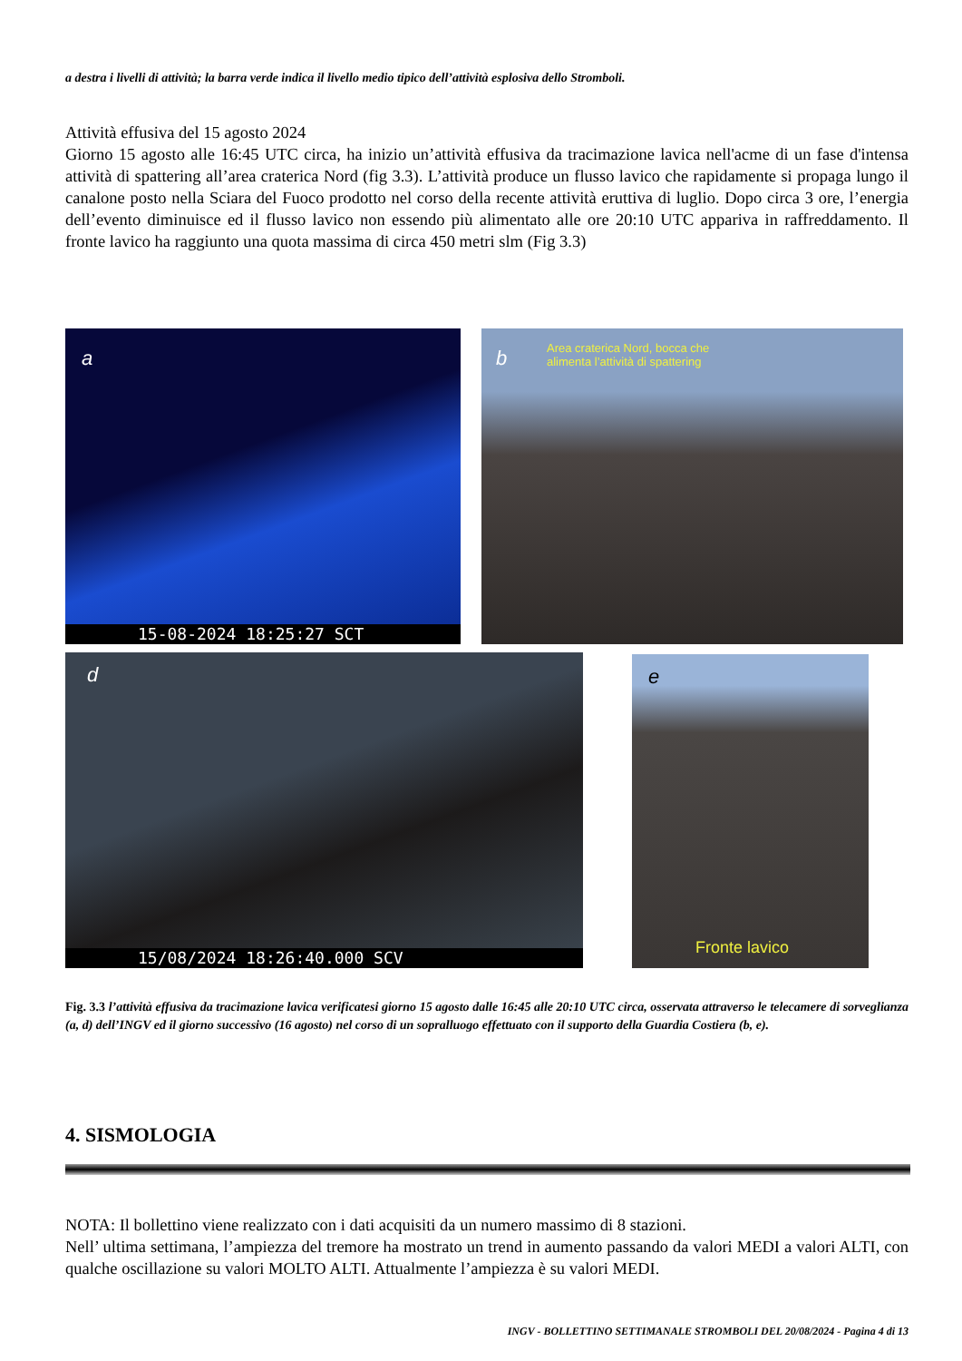a destra i livelli di attività; la barra verde indica il livello medio tipico dell’attività esplosiva dello Stromboli.
Attività effusiva del 15 agosto 2024
Giorno 15 agosto alle 16:45 UTC circa, ha inizio un’attività effusiva da tracimazione lavica nell'acme di un fase d'intensa attività di spattering all’area craterica Nord (fig 3.3). L’attività produce un flusso lavico che rapidamente si propaga lungo il canalone posto nella Sciara del Fuoco prodotto nel corso della recente attività eruttiva di luglio. Dopo circa 3 ore, l’energia dell’evento diminuisce ed il flusso lavico non essendo più alimentato alle ore 20:10 UTC appariva in raffreddamento. Il fronte lavico ha raggiunto una quota massima di circa 450 metri slm (Fig 3.3)
a
15-08-2024 18:25:27 SCT
b
Area craterica Nord, bocca che
alimenta l’attività di spattering
d
15/08/2024 18:26:40.000 SCV
e
Fronte lavico
Fig. 3.3 l’attività effusiva da tracimazione lavica verificatesi giorno 15 agosto dalle 16:45 alle 20:10 UTC circa, osservata attraverso le telecamere di sorveglianza (a, d) dell’INGV ed il giorno successivo (16 agosto) nel corso di un sopralluogo effettuato con il supporto della Guardia Costiera (b, e).
4. SISMOLOGIA
NOTA: Il bollettino viene realizzato con i dati acquisiti da un numero massimo di 8 stazioni.
Nell’ ultima settimana, l’ampiezza del tremore ha mostrato un trend in aumento passando da valori MEDI a valori ALTI, con qualche oscillazione su valori MOLTO ALTI. Attualmente l’ampiezza è su valori MEDI.
INGV - BOLLETTINO SETTIMANALE STROMBOLI DEL 20/08/2024 - Pagina 4 di 13